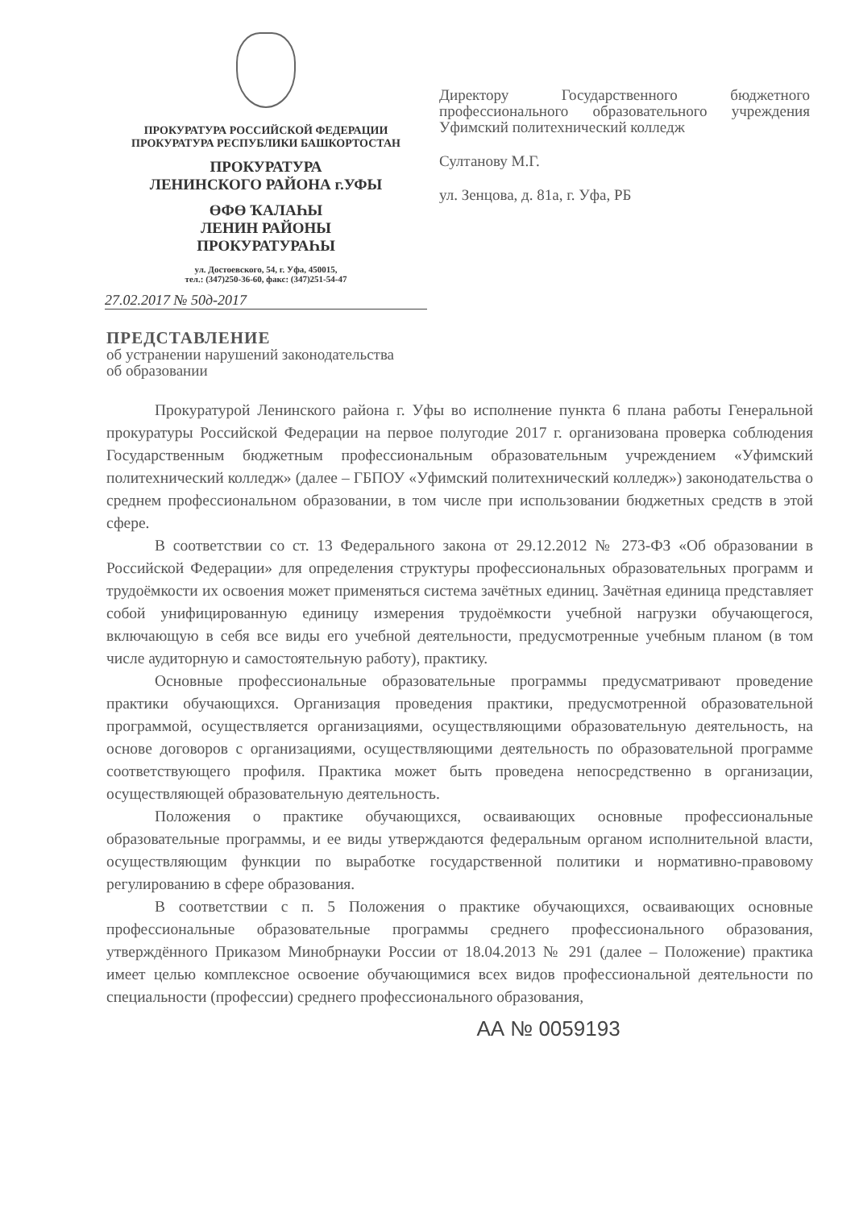ПРОКУРАТУРА РОССИЙСКОЙ ФЕДЕРАЦИИ
ПРОКУРАТУРА РЕСПУБЛИКИ БАШКОРТОСТАН
ПРОКУРАТУРА
ЛЕНИНСКОГО РАЙОНА г.УФЫ
ӨФӨ ҠАЛАҺЫ
ЛЕНИН РАЙОНЫ
ПРОКУРАТУРАҺЫ
ул. Достоевского, 54, г. Уфа, 450015,
тел.: (347)250-36-60, факс: (347)251-54-47
27.02.2017 № 50д-2017
Директору Государственного бюджетного профессионального образовательного учреждения Уфимский политехнический колледж
Султанову М.Г.
ул. Зенцова, д. 81а, г. Уфа, РБ
ПРЕДСТАВЛЕНИЕ
об устранении нарушений законодательства
об образовании
Прокуратурой Ленинского района г. Уфы во исполнение пункта 6 плана работы Генеральной прокуратуры Российской Федерации на первое полугодие 2017 г. организована проверка соблюдения Государственным бюджетным профессиональным образовательным учреждением «Уфимский политехнический колледж» (далее – ГБПОУ «Уфимский политехнический колледж») законодательства о среднем профессиональном образовании, в том числе при использовании бюджетных средств в этой сфере.
В соответствии со ст. 13 Федерального закона от 29.12.2012 № 273-ФЗ «Об образовании в Российской Федерации» для определения структуры профессиональных образовательных программ и трудоёмкости их освоения может применяться система зачётных единиц. Зачётная единица представляет собой унифицированную единицу измерения трудоёмкости учебной нагрузки обучающегося, включающую в себя все виды его учебной деятельности, предусмотренные учебным планом (в том числе аудиторную и самостоятельную работу), практику.
Основные профессиональные образовательные программы предусматривают проведение практики обучающихся. Организация проведения практики, предусмотренной образовательной программой, осуществляется организациями, осуществляющими образовательную деятельность, на основе договоров с организациями, осуществляющими деятельность по образовательной программе соответствующего профиля. Практика может быть проведена непосредственно в организации, осуществляющей образовательную деятельность.
Положения о практике обучающихся, осваивающих основные профессиональные образовательные программы, и ее виды утверждаются федеральным органом исполнительной власти, осуществляющим функции по выработке государственной политики и нормативно-правовому регулированию в сфере образования.
В соответствии с п. 5 Положения о практике обучающихся, осваивающих основные профессиональные образовательные программы среднего профессионального образования, утверждённого Приказом Минобрнауки России от 18.04.2013 № 291 (далее – Положение) практика имеет целью комплексное освоение обучающимися всех видов профессиональной деятельности по специальности (профессии) среднего профессионального образования,
АА № 0059193